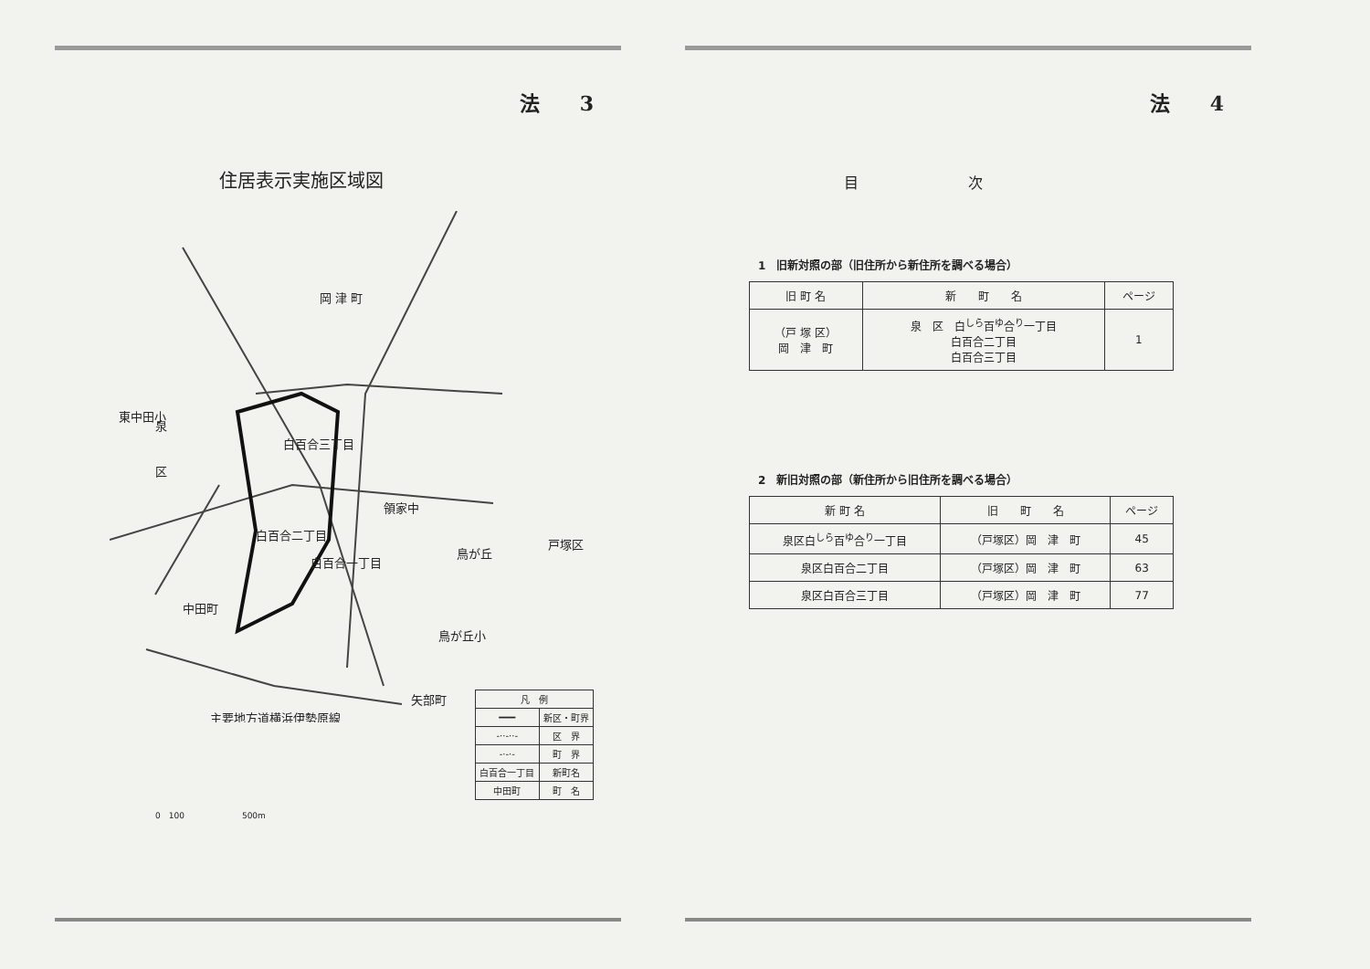法　　3
住居表示実施区域図
岡 津 町
泉
区
白百合三丁目
白百合二丁目
白百合一丁目
戸塚区
鳥が丘
中田町
矢部町
領家中
東中田小
鳥が丘小
主要地方道横浜伊勢原線
| 凡 例 | |
| ━━━ | 新区・町界 |
| -··-··- | 区 界 |
| -·-·- | 町 界 |
| 白百合一丁目 | 新町名 |
| 中田町 | 町 名 |
0　100　　　　　　　500m
法　　4
目次
1　旧新対照の部（旧住所から新住所を調べる場合）
| 旧 町 名 | 新 町 名 | ページ |
| --- | --- | --- |
| （戸 塚 区） 岡 津 町 | 泉 区 白<sup>しら</sup>百<sup>ゆ</sup>合<sup>り</sup>一丁目 白百合二丁目 白百合三丁目 | 1 |
2　新旧対照の部（新住所から旧住所を調べる場合）
| 新 町 名 | 旧 町 名 | ページ |
| --- | --- | --- |
| 泉区白<sup>しら</sup>百<sup>ゆ</sup>合<sup>り</sup>一丁目 | （戸塚区）岡 津 町 | 45 |
| 泉区白百合二丁目 | （戸塚区）岡 津 町 | 63 |
| 泉区白百合三丁目 | （戸塚区）岡 津 町 | 77 |